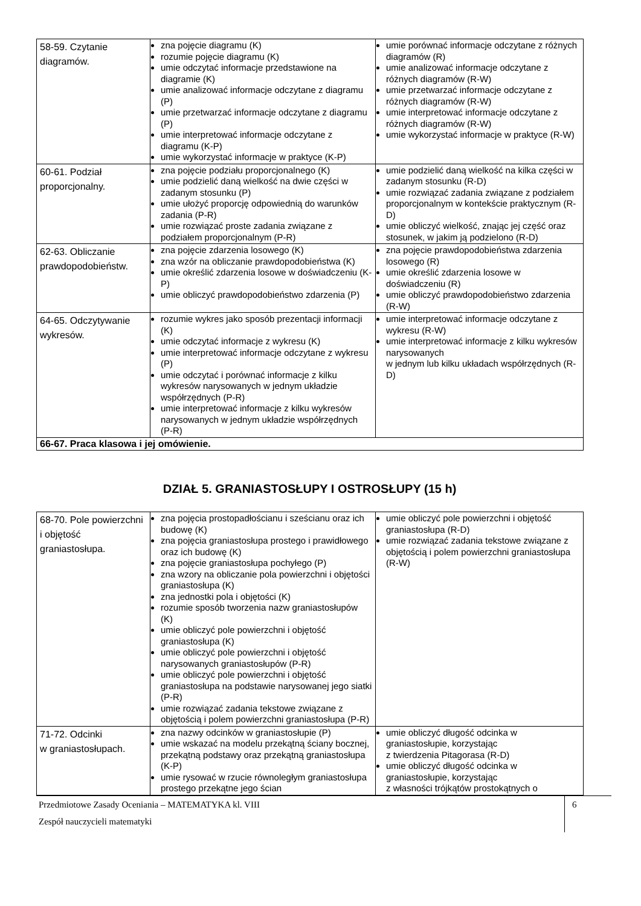| 58-59. Czytanie diagramów. | zna pojęcie diagramu (K) rozumie pojęcie diagramu (K) umie odczytać informacje przedstawione na diagramie (K) umie analizować informacje odczytane z diagramu (P) umie przetwarzać informacje odczytane z diagramu (P) umie interpretować informacje odczytane z diagramu (K-P) umie wykorzystać informacje w praktyce (K-P) | umie porównać informacje odczytane z różnych diagramów (R) umie analizować informacje odczytane z różnych diagramów (R-W) umie przetwarzać informacje odczytane z różnych diagramów (R-W) umie interpretować informacje odczytane z różnych diagramów (R-W) umie wykorzystać informacje w praktyce (R-W) |
| 60-61. Podział proporcjonalny. | zna pojęcie podziału proporcjonalnego (K) umie podzielić daną wielkość na dwie części w zadanym stosunku (P) umie ułożyć proporcję odpowiednią do warunków zadania (P-R) umie rozwiązać proste zadania związane z podziałem proporcjonalnym (P-R) | umie podzielić daną wielkość na kilka części w zadanym stosunku (R-D) umie rozwiązać zadania związane z podziałem proporcjonalnym w kontekście praktycznym (R-D) umie obliczyć wielkość, znając jej część oraz stosunek, w jakim ją podzielono (R-D) |
| 62-63. Obliczanie prawdopodobieństw. | zna pojęcie zdarzenia losowego (K) zna wzór na obliczanie prawdopodobieństwa (K) umie określić zdarzenia losowe w doświadczeniu (K-P) umie obliczyć prawdopodobieństwo zdarzenia (P) | zna pojęcie prawdopodobieństwa zdarzenia losowego (R) umie określić zdarzenia losowe w doświadczeniu (R) umie obliczyć prawdopodobieństwo zdarzenia (R-W) |
| 64-65. Odczytywanie wykresów. | rozumie wykres jako sposób prezentacji informacji (K) umie odczytać informacje z wykresu (K) umie interpretować informacje odczytane z wykresu (P) umie odczytać i porównać informacje z kilku wykresów narysowanych w jednym układzie współrzędnych (P-R) umie interpretować informacje z kilku wykresów narysowanych w jednym układzie współrzędnych (P-R) | umie interpretować informacje odczytane z wykresu (R-W) umie interpretować informacje z kilku wykresów narysowanych w jednym lub kilku układach współrzędnych (R-D) |
| 66-67. Praca klasowa i jej omówienie. | | |
DZIAŁ 5. GRANIASTOSŁUPY I OSTROSŁUPY (15 h)
| 68-70. Pole powierzchni i objętość graniastosłupa. | zna pojęcia prostopadłościanu i sześcianu oraz ich budowę (K) zna pojęcia graniastosłupa prostego i prawidłowego oraz ich budowę (K) zna pojęcie graniastosłupa pochyłego (P) zna wzory na obliczanie pola powierzchni i objętości graniastosłupa (K) zna jednostki pola i objętości (K) rozumie sposób tworzenia nazw graniastosłupów (K) umie obliczyć pole powierzchni i objętość graniastosłupa (K) umie obliczyć pole powierzchni i objętość narysowanych graniastosłupów (P-R) umie obliczyć pole powierzchni i objętość graniastosłupa na podstawie narysowanej jego siatki (P-R) umie rozwiązać zadania tekstowe związane z objętością i polem powierzchni graniastosłupa (P-R) | umie obliczyć pole powierzchni i objętość graniastosłupa (R-D) umie rozwiązać zadania tekstowe związane z objętością i polem powierzchni graniastosłupa (R-W) |
| 71-72. Odcinki w graniastosłupach. | zna nazwy odcinków w graniastosłupie (P) umie wskazać na modelu przekątną ściany bocznej, przekątną podstawy oraz przekątną graniastosłupa (K-P) umie rysować w rzucie równoległym graniastosłupa prostego przekątne jego ścian | umie obliczyć długość odcinka w graniastosłupie, korzystając z twierdzenia Pitagorasa (R-D) umie obliczyć długość odcinka w graniastosłupie, korzystając z własności trójkątów prostokątnych o |
Przedmiotowe Zasady Oceniania – MATEMATYKA kl. VIII
Zespół nauczycieli matematyki
6